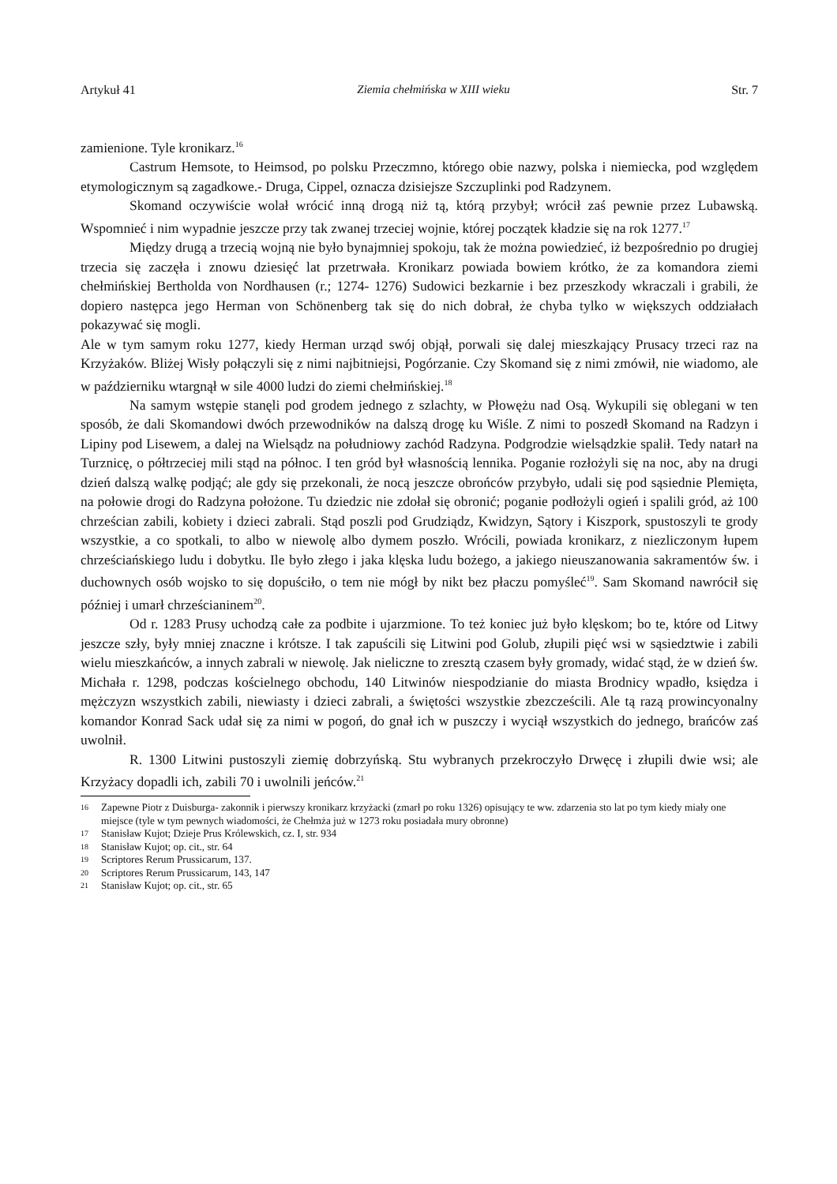Artykuł 41 Ziemia chełmińska w XIII wieku Str. 7
zamienione. Tyle kronikarz.<sup>16</sup>
Castrum Hemsote, to Heimsod, po polsku Przeczmno, którego obie nazwy, polska i niemiecka, pod względem etymologicznym są zagadkowe.- Druga, Cippel, oznacza dzisiejsze Szczuplinki pod Radzynem.
Skomand oczywiście wolał wrócić inną drogą niż tą, którą przybył; wrócił zaś pewnie przez Lubawską. Wspomnieć i nim wypadnie jeszcze przy tak zwanej trzeciej wojnie, której początek kładzie się na rok 1277.<sup>17</sup>
Między drugą a trzecią wojną nie było bynajmniej spokoju, tak że można powiedzieć, iż bezpośrednio po drugiej trzecia się zaczęła i znowu dziesięć lat przetrwała. Kronikarz powiada bowiem krótko, że za komandora ziemi chełmińskiej Bertholda von Nordhausen (r.; 1274- 1276) Sudowici bezkarnie i bez przeszkody wkraczali i grabili, że dopiero następca jego Herman von Schönenberg tak się do nich dobrał, że chyba tylko w większych oddziałach pokazywać się mogli.
Ale w tym samym roku 1277, kiedy Herman urząd swój objął, porwali się dalej mieszkający Prusacy trzeci raz na Krzyżaków. Bliżej Wisły połączyli się z nimi najbitniejsi, Pogórzanie. Czy Skomand się z nimi zmówił, nie wiadomo, ale w październiku wtargnął w sile 4000 ludzi do ziemi chełmińskiej.<sup>18</sup>
Na samym wstępie stanęli pod grodem jednego z szlachty, w Płowężu nad Osą. Wykupili się oblegani w ten sposób, że dali Skomandowi dwóch przewodników na dalszą drogę ku Wiśle. Z nimi to poszedł Skomand na Radzyn i Lipiny pod Lisewem, a dalej na Wielsądz na południowy zachód Radzyna. Podgrodzie wielsądzkie spalił. Tedy natarł na Turznicę, o półtrzeciej mili stąd na północ. I ten gród był własnością lennika. Poganie rozłożyli się na noc, aby na drugi dzień dalszą walkę podjąć; ale gdy się przekonali, że nocą jeszcze obrońców przybyło, udali się pod sąsiednie Plemięta, na połowie drogi do Radzyna położone. Tu dziedzic nie zdołał się obronić; poganie podłożyli ogień i spalili gród, aż 100 chrześcian zabili, kobiety i dzieci zabrali. Stąd poszli pod Grudziądz, Kwidzyn, Sątory i Kiszpork, spustoszyli te grody wszystkie, a co spotkali, to albo w niewolę albo dymem poszło. Wrócili, powiada kronikarz, z niezliczonym łupem chrześciańskiego ludu i dobytku. Ile było złego i jaka klęska ludu bożego, a jakiego nieuszanowania sakramentów św. i duchownych osób wojsko to się dopuściło, o tem nie mógł by nikt bez płaczu pomyśleć<sup>19</sup>. Sam Skomand nawrócił się później i umarł chrześcianinem<sup>20</sup>.
Od r. 1283 Prusy uchodzą całe za podbite i ujarzmione. To też koniec już było klęskom; bo te, które od Litwy jeszcze szły, były mniej znaczne i krótsze. I tak zapuścili się Litwini pod Golub, złupili pięć wsi w sąsiedztwie i zabili wielu mieszkańców, a innych zabrali w niewolę. Jak nieliczne to zresztą czasem były gromady, widać stąd, że w dzień św. Michała r. 1298, podczas kościelnego obchodu, 140 Litwinów niespodzianie do miasta Brodnicy wpadło, księdza i mężczyzn wszystkich zabili, niewiasty i dzieci zabrali, a świętości wszystkie zbezcześcili. Ale tą razą prowincyonalny komandor Konrad Sack udał się za nimi w pogoń, do gnał ich w puszczy i wyciął wszystkich do jednego, brańców zaś uwolnił.
R. 1300 Litwini pustoszyli ziemię dobrzyńską. Stu wybranych przekroczyło Drwęcę i złupili dwie wsi; ale Krzyżacy dopadli ich, zabili 70 i uwolnili jeńców.<sup>21</sup>
16 Zapewne Piotr z Duisburga- zakonnik i pierwszy kronikarz krzyżacki (zmarł po roku 1326) opisujący te ww. zdarzenia sto lat po tym kiedy miały one miejsce (tyle w tym pewnych wiadomości, że Chełmża już w 1273 roku posiadała mury obronne)
17 Stanisław Kujot; Dzieje Prus Królewskich, cz. I, str. 934
18 Stanisław Kujot; op. cit., str. 64
19 Scriptores Rerum Prussicarum, 137.
20 Scriptores Rerum Prussicarum, 143, 147
21 Stanisław Kujot; op. cit., str. 65